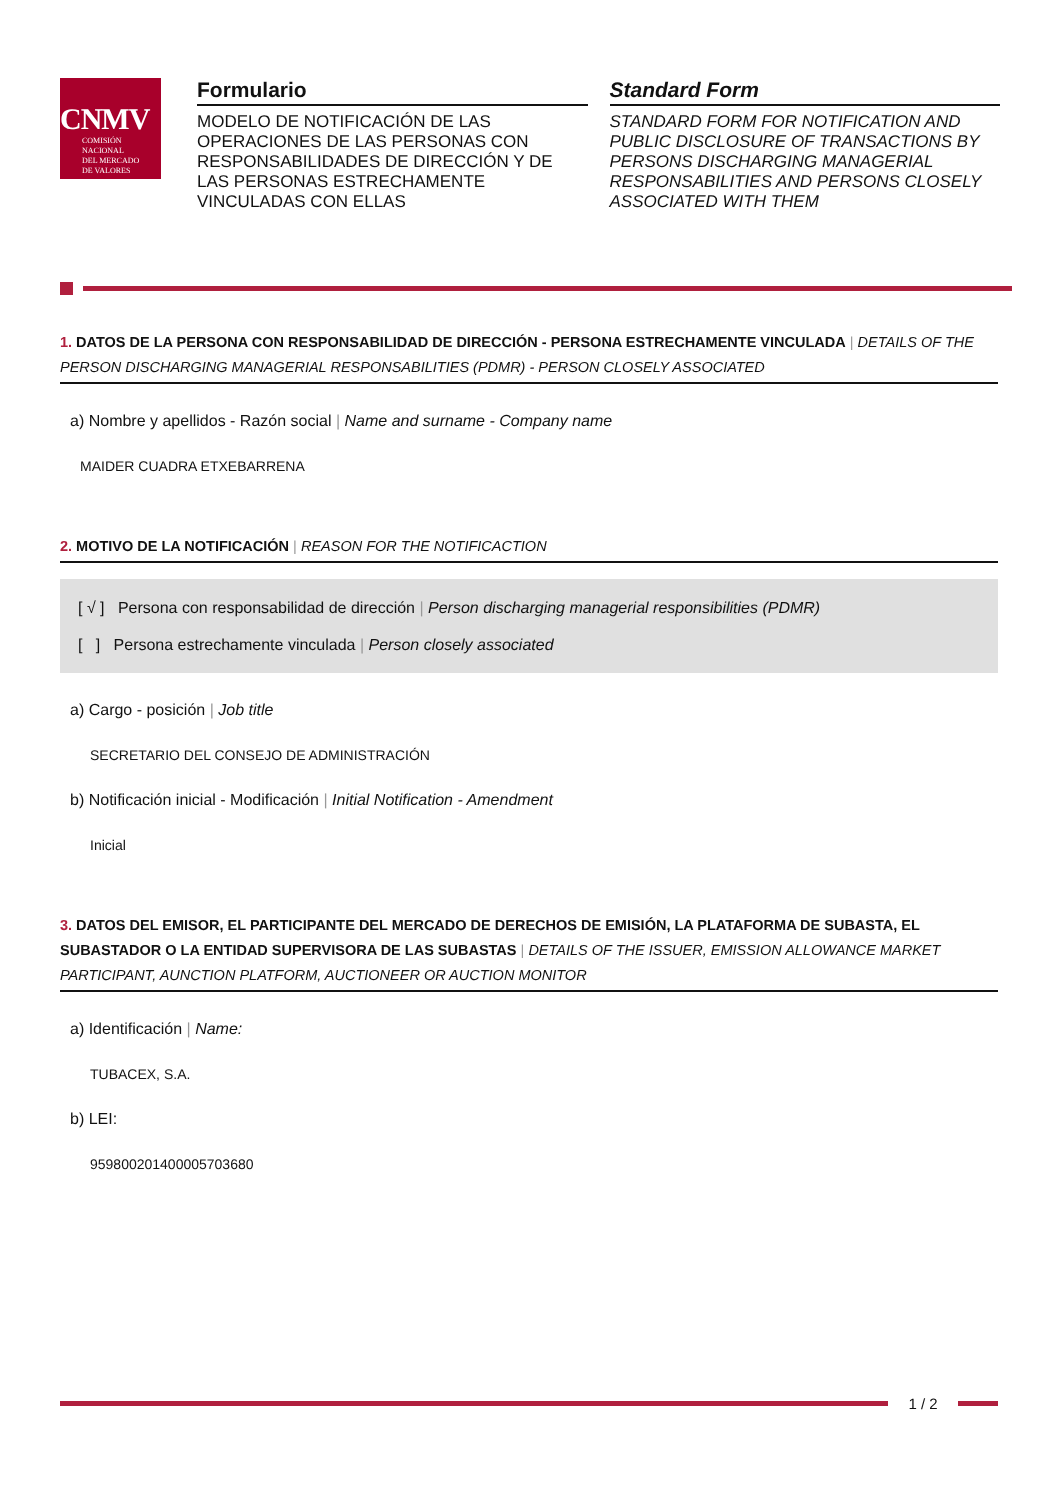CNMV
COMISIÓN
NACIONAL
DEL MERCADO
DE VALORES
Formulario
MODELO DE NOTIFICACIÓN DE LAS OPERACIONES DE LAS PERSONAS CON RESPONSABILIDADES DE DIRECCIÓN Y DE LAS PERSONAS ESTRECHAMENTE VINCULADAS CON ELLAS
Standard Form
STANDARD FORM FOR NOTIFICATION AND PUBLIC DISCLOSURE OF TRANSACTIONS BY PERSONS DISCHARGING MANAGERIAL RESPONSABILITIES AND PERSONS CLOSELY ASSOCIATED WITH THEM
1. DATOS DE LA PERSONA CON RESPONSABILIDAD DE DIRECCIÓN - PERSONA ESTRECHAMENTE VINCULADA | DETAILS OF THE PERSON DISCHARGING MANAGERIAL RESPONSABILITIES (PDMR) - PERSON CLOSELY ASSOCIATED
a) Nombre y apellidos - Razón social | Name and surname - Company name
MAIDER CUADRA ETXEBARRENA
2. MOTIVO DE LA NOTIFICACIÓN | REASON FOR THE NOTIFICACTION
[ √ ] Persona con responsabilidad de dirección | Person discharging managerial responsibilities (PDMR)
[ ] Persona estrechamente vinculada | Person closely associated
a) Cargo - posición | Job title
SECRETARIO DEL CONSEJO DE ADMINISTRACIÓN
b) Notificación inicial - Modificación | Initial Notification - Amendment
Inicial
3. DATOS DEL EMISOR, EL PARTICIPANTE DEL MERCADO DE DERECHOS DE EMISIÓN, LA PLATAFORMA DE SUBASTA, EL SUBASTADOR O LA ENTIDAD SUPERVISORA DE LAS SUBASTAS | DETAILS OF THE ISSUER, EMISSION ALLOWANCE MARKET PARTICIPANT, AUNCTION PLATFORM, AUCTIONEER OR AUCTION MONITOR
a) Identificación | Name:
TUBACEX, S.A.
b) LEI:
959800201400005703680
1 / 2